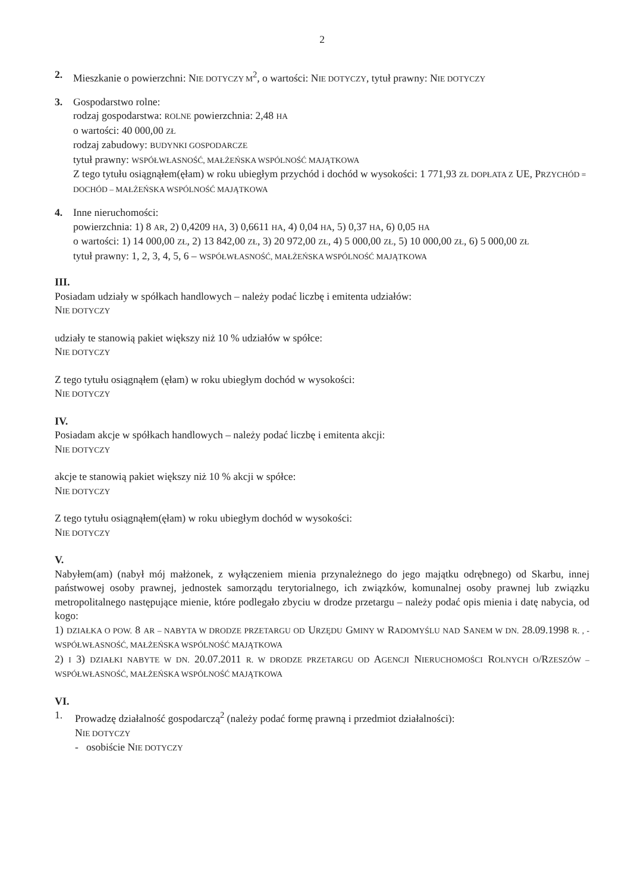2
2. Mieszkanie o powierzchni: NIE DOTYCZY M<sup>2</sup>, o wartości: NIE DOTYCZY, tytuł prawny: NIE DOTYCZY
3. Gospodarstwo rolne:
rodzaj gospodarstwa: ROLNE powierzchnia: 2,48 HA
o wartości: 40 000,00 ZŁ
rodzaj zabudowy: BUDYNKI GOSPODARCZE
tytuł prawny: WSPÓŁWŁASNOŚĆ, MAŁŻEŃSKA WSPÓLNOŚĆ MAJĄTKOWA
Z tego tytułu osiągnąłem(ęłam) w roku ubiegłym przychód i dochód w wysokości: 1 771,93 ZŁ DOPŁATA Z UE, PRZYCHÓD = DOCHÓD – MAŁŻEŃSKA WSPÓLNOŚĆ MAJĄTKOWA
4. Inne nieruchomości:
powierzchnia: 1) 8 AR, 2) 0,4209 HA, 3) 0,6611 HA, 4) 0,04 HA, 5) 0,37 HA, 6) 0,05 HA
o wartości: 1) 14 000,00 ZŁ, 2) 13 842,00 ZŁ, 3) 20 972,00 ZŁ, 4) 5 000,00 ZŁ, 5) 10 000,00 ZŁ, 6) 5 000,00 ZŁ
tytuł prawny: 1, 2, 3, 4, 5, 6 – WSPÓŁWŁASNOŚĆ, MAŁŻEŃSKA WSPÓLNOŚĆ MAJĄTKOWA
III.
Posiadam udziały w spółkach handlowych – należy podać liczbę i emitenta udziałów:
NIE DOTYCZY
udziały te stanowią pakiet większy niż 10 % udziałów w spółce:
NIE DOTYCZY
Z tego tytułu osiągnąłem (ęłam) w roku ubiegłym dochód w wysokości:
NIE DOTYCZY
IV.
Posiadam akcje w spółkach handlowych – należy podać liczbę i emitenta akcji:
NIE DOTYCZY
akcje te stanowią pakiet większy niż 10 % akcji w spółce:
NIE DOTYCZY
Z tego tytułu osiągnąłem(ęłam) w roku ubiegłym dochód w wysokości:
NIE DOTYCZY
V.
Nabyłem(am) (nabył mój małżonek, z wyłączeniem mienia przynależnego do jego majątku odrębnego) od Skarbu, innej państwowej osoby prawnej, jednostek samorządu terytorialnego, ich związków, komunalnej osoby prawnej lub związku metropolitalnego następujące mienie, które podlegało zbyciu w drodze przetargu – należy podać opis mienia i datę nabycia, od kogo:
1) DZIAŁKA O POW. 8 AR – NABYTA W DRODZE PRZETARGU OD URZĘDU GMINY W RADOMYŚLU NAD SANEM W DN. 28.09.1998 R. , - WSPÓŁWŁASNOŚĆ, MAŁŻEŃSKA WSPÓLNOŚĆ MAJĄTKOWA
2) I 3) DZIAŁKI NABYTE W DN. 20.07.2011 R. W DRODZE PRZETARGU OD AGENCJI NIERUCHOMOŚCI ROLNYCH O/RZESZÓW – WSPÓŁWŁASNOŚĆ, MAŁŻEŃSKA WSPÓLNOŚĆ MAJĄTKOWA
VI.
1. Prowadzę działalność gospodarczą<sup>2</sup> (należy podać formę prawną i przedmiot działalności):
NIE DOTYCZY
- osobiście NIE DOTYCZY